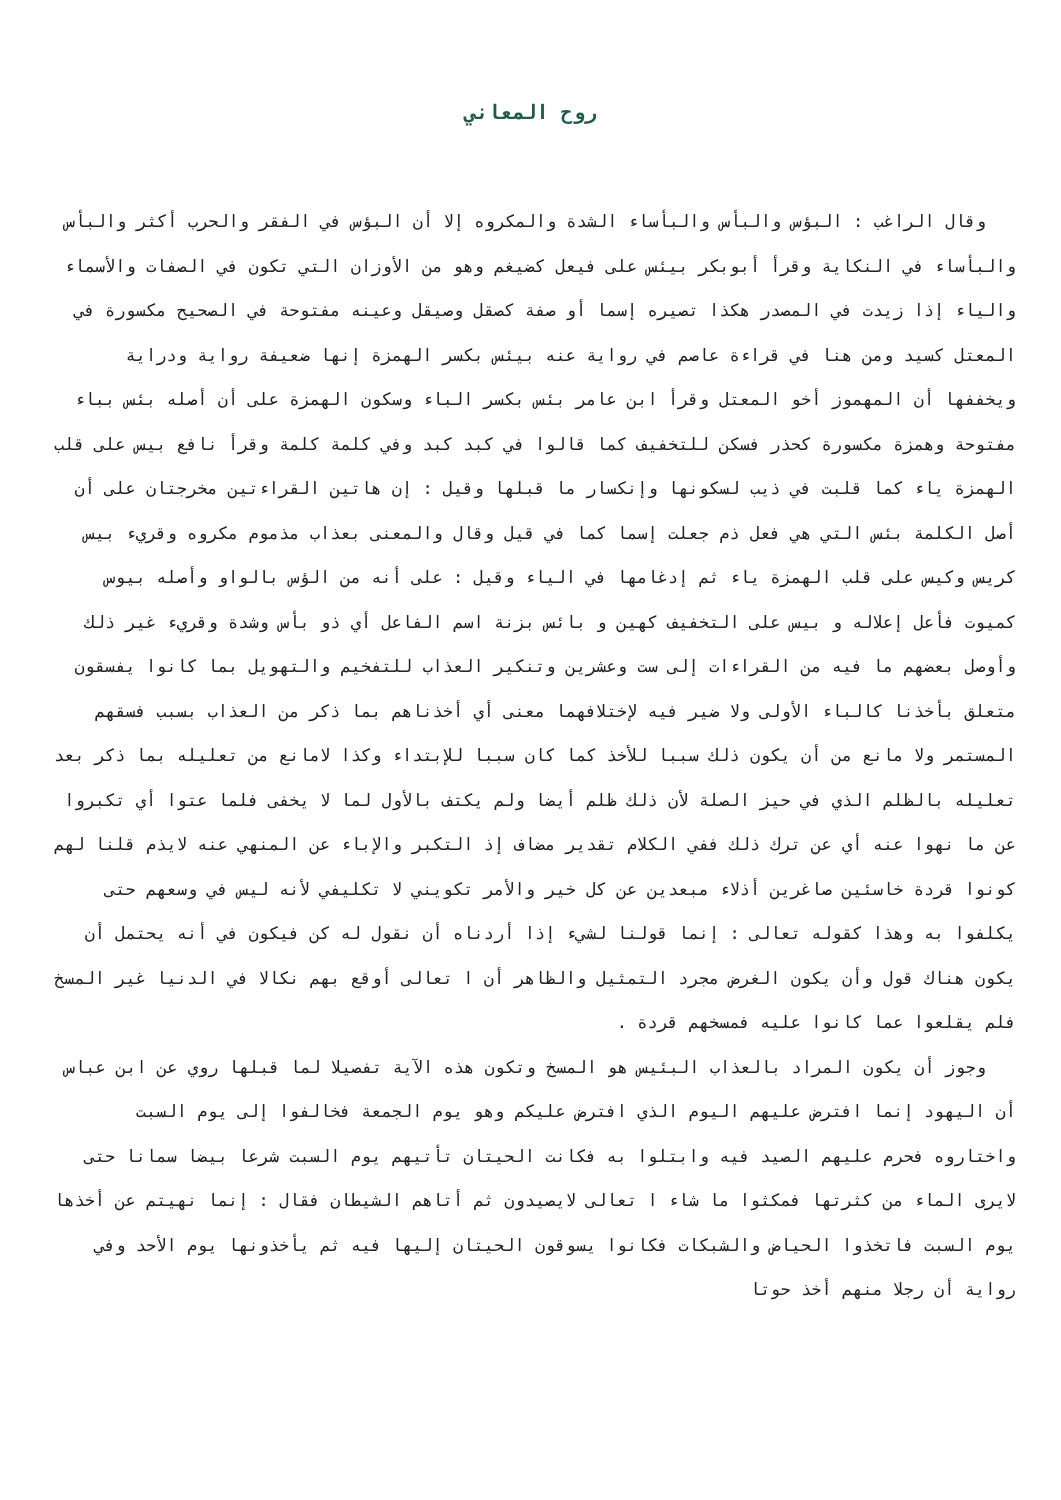روح المعاني
وقال الراغب : البؤس والبأس والبأساء الشدة والمكروه إلا أن البؤس في الفقر والحرب أكثر والبأس والبأساء في النكاية وقرأ أبوبكر بيئس على فيعل كضيغم وهو من الأوزان التي تكون في الصفات والأسماء والياء إذا زيدت في المصدر هكذا تصيره إسما أو صفة كصقل وصيقل وعينه مفتوحة في الصحيح مكسورة في المعتل كسيد ومن هنا في قراءة عاصم في رواية عنه بيئس بكسر الهمزة إنها ضعيفة رواية ودراية ويخففها أن المهموز أخو المعتل وقرأ ابن عامر بئس بكسر الباء وسكون الهمزة على أن أصله بئس بباء مفتوحة وهمزة مكسورة كحذر فسكن للتخفيف كما قالوا في كبد كبد وفي كلمة كلمة وقرأ نافع بيس على قلب الهمزة ياء كما قلبت في ذيب لسكونها وإنكسار ما قبلها وقيل : إن هاتين القراءتين مخرجتان على أن أصل الكلمة بئس التي هي فعل ذم جعلت إسما كما في قيل وقال والمعنى بعذاب مذموم مكروه وقريء بيس كريس وكيس على قلب الهمزة ياء ثم إدغامها في الياء وقيل : على أنه من الؤس بالواو وأصله بيوس كميوت فأعل إعلاله و بيس على التخفيف كهين و بائس بزنة اسم الفاعل أي ذو بأس وشدة وقريء غير ذلك وأوصل بعضهم ما فيه من القراءات إلى ست وعشرين وتنكير العذاب للتفخيم والتهويل بما كانوا يفسقون متعلق بأخذنا كالباء الأولى ولا ضير فيه لإختلافهما معنى أي أخذناهم بما ذكر من العذاب بسبب فسقهم المستمر ولا مانع من أن يكون ذلك سببا للأخذ كما كان سببا للإبتداء وكذا لامانع من تعليله بما ذكر بعد تعليله بالظلم الذي في حيز الصلة لأن ذلك ظلم أيضا ولم يكتف بالأول لما لا يخفى فلما عتوا أي تكبروا عن ما نهوا عنه أي عن ترك ذلك ففي الكلام تقدير مضاف إذ التكبر والإباء عن المنهي عنه لايذم قلنا لهم كونوا قردة خاسئين صاغرين أذلاء مبعدين عن كل خير والأمر تكويني لا تكليفي لأنه ليس في وسعهم حتى يكلفوا به وهذا كقوله تعالى : إنما قولنا لشيء إذا أردناه أن نقول له كن فيكون في أنه يحتمل أن يكون هناك قول وأن يكون الغرض مجرد التمثيل والظاهر أن ا تعالى أوقع بهم نكالا في الدنيا غير المسخ فلم يقلعوا عما كانوا عليه فمسخهم قردة .
وجوز أن يكون المراد بالعذاب البئيس هو المسخ وتكون هذه الآية تفصيلا لما قبلها روي عن ابن عباس أن اليهود إنما افترض عليهم اليوم الذي افترض عليكم وهو يوم الجمعة فخالفوا إلى يوم السبت واختاروه فحرم عليهم الصيد فيه وابتلوا به فكانت الحيتان تأتيهم يوم السبت شرعا بيضا سمانا حتى لايرى الماء من كثرتها فمكثوا ما شاء ا تعالى لايصيدون ثم أتاهم الشيطان فقال : إنما نهيتم عن أخذها يوم السبت فاتخذوا الحياض والشبكات فكانوا يسوقون الحيتان إليها فيه ثم يأخذونها يوم الأحد وفي رواية أن رجلا منهم أخذ حوتا